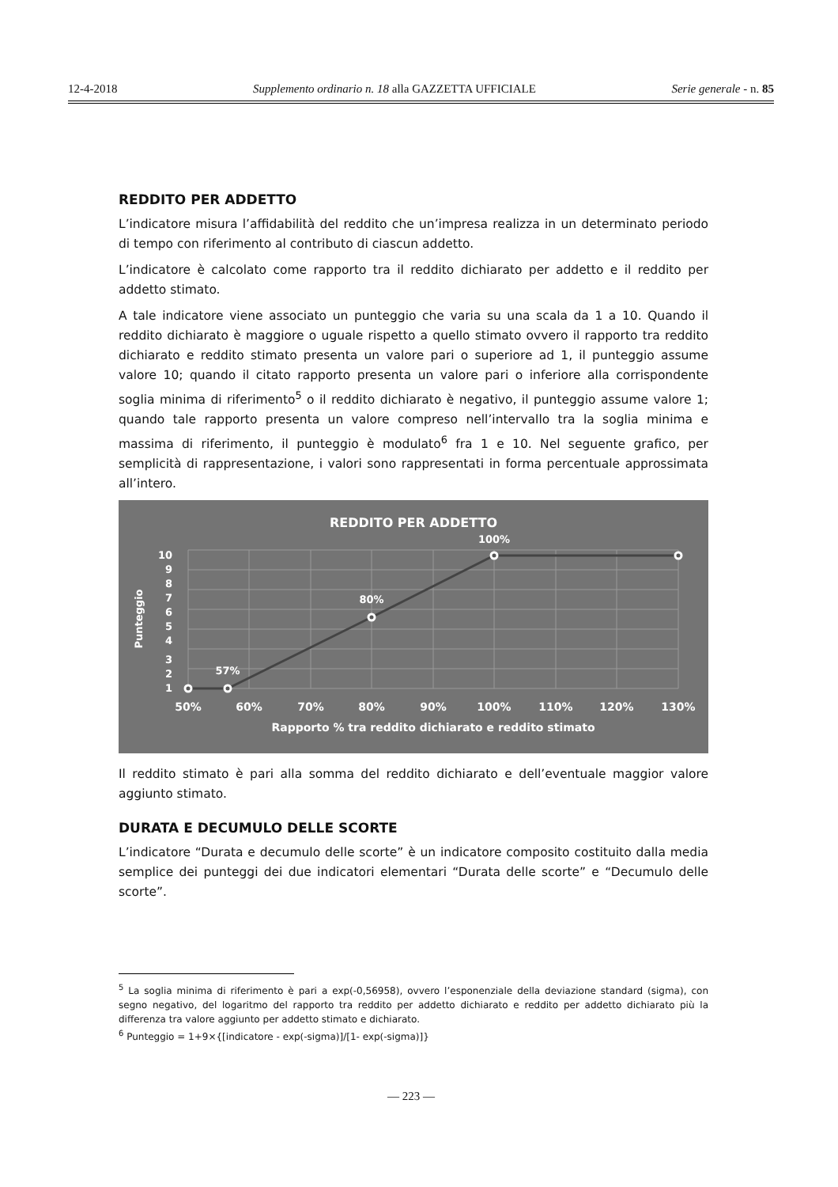12-4-2018 Supplemento ordinario n. 18 alla GAZZETTA UFFICIALE Serie generale - n. 85
REDDITO PER ADDETTO
L’indicatore misura l’affidabilità del reddito che un’impresa realizza in un determinato periodo di tempo con riferimento al contributo di ciascun addetto.
L’indicatore è calcolato come rapporto tra il reddito dichiarato per addetto e il reddito per addetto stimato.
A tale indicatore viene associato un punteggio che varia su una scala da 1 a 10. Quando il reddito dichiarato è maggiore o uguale rispetto a quello stimato ovvero il rapporto tra reddito dichiarato e reddito stimato presenta un valore pari o superiore ad 1, il punteggio assume valore 10; quando il citato rapporto presenta un valore pari o inferiore alla corrispondente soglia minima di riferimento<sup>5</sup> o il reddito dichiarato è negativo, il punteggio assume valore 1; quando tale rapporto presenta un valore compreso nell’intervallo tra la soglia minima e massima di riferimento, il punteggio è modulato<sup>6</sup> fra 1 e 10. Nel seguente grafico, per semplicità di rappresentazione, i valori sono rappresentati in forma percentuale approssimata all’intero.
REDDITO PER ADDETTO
100%
80%
57%
10
9
8
7
6
5
4
3
2
1
Punteggio
50%
60%
70%
80%
90%
100%
110%
120%
130%
Rapporto % tra reddito dichiarato e reddito stimato
Il reddito stimato è pari alla somma del reddito dichiarato e dell’eventuale maggior valore aggiunto stimato.
DURATA E DECUMULO DELLE SCORTE
L’indicatore “Durata e decumulo delle scorte” è un indicatore composito costituito dalla media semplice dei punteggi dei due indicatori elementari “Durata delle scorte” e “Decumulo delle scorte”.
<sup>5</sup> La soglia minima di riferimento è pari a exp(-0,56958), ovvero l’esponenziale della deviazione standard (sigma), con segno negativo, del logaritmo del rapporto tra reddito per addetto dichiarato e reddito per addetto dichiarato più la differenza tra valore aggiunto per addetto stimato e dichiarato.
<sup>6</sup> Punteggio = 1+9×{[indicatore - exp(-sigma)]/[1- exp(-sigma)]}
— 223 —